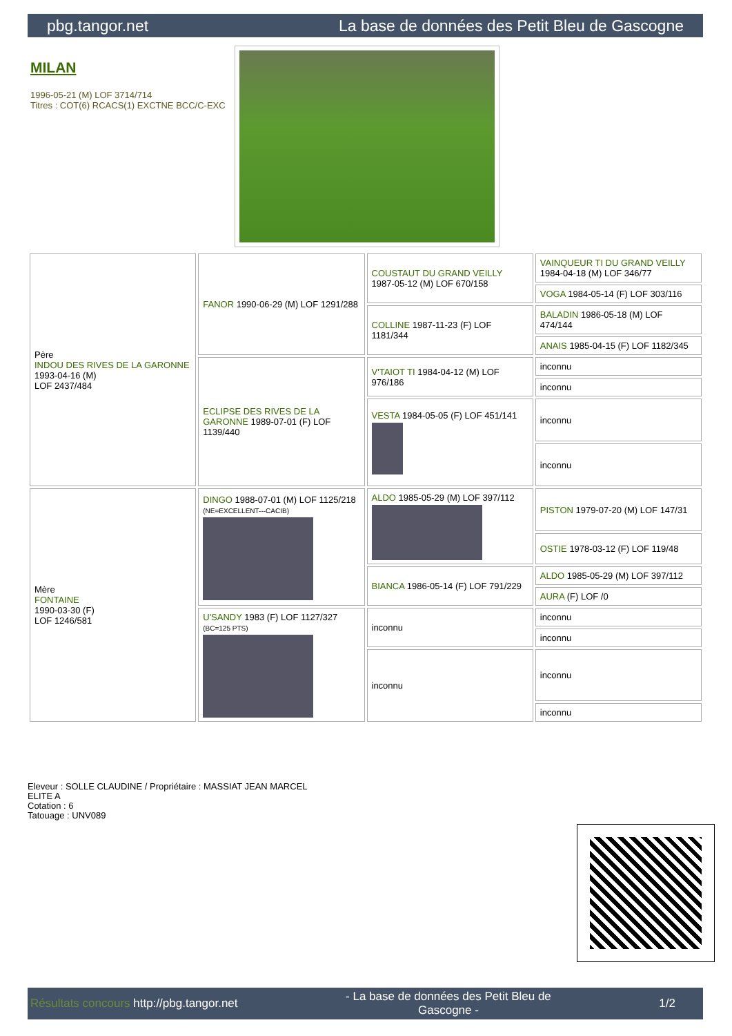pbg.tangor.net La base de données des Petit Bleu de Gascogne
MILAN
1996-05-21 (M) LOF 3714/714
Titres : COT(6) RCACS(1) EXCTNE BCC/C-EXC
| Père INDOU DES RIVES DE LA GARONNE 1993-04-16 (M) LOF 2437/484 | FANOR 1990-06-29 (M) LOF 1291/288 | COUSTAUT DU GRAND VEILLY 1987-05-12 (M) LOF 670/158 | VAINQUEUR TI DU GRAND VEILLY 1984-04-18 (M) LOF 346/77 |
| | | | VOGA 1984-05-14 (F) LOF 303/116 |
| | | COLLINE 1987-11-23 (F) LOF 1181/344 | BALADIN 1986-05-18 (M) LOF 474/144 |
| | | | ANAIS 1985-04-15 (F) LOF 1182/345 |
| | ECLIPSE DES RIVES DE LA GARONNE 1989-07-01 (F) LOF 1139/440 | V'TAIOT TI 1984-04-12 (M) LOF 976/186 | inconnu |
| | | | inconnu |
| | | VESTA 1984-05-05 (F) LOF 451/141 | inconnu |
| | | | inconnu |
| Mère FONTAINE 1990-03-30 (F) LOF 1246/581 | DINGO 1988-07-01 (M) LOF 1125/218 (NE=EXCELLENT---CACIB) | ALDO 1985-05-29 (M) LOF 397/112 | PISTON 1979-07-20 (M) LOF 147/31 |
| | | | OSTIE 1978-03-12 (F) LOF 119/48 |
| | | BIANCA 1986-05-14 (F) LOF 791/229 | ALDO 1985-05-29 (M) LOF 397/112 |
| | | | AURA (F) LOF /0 |
| | U'SANDY 1983 (F) LOF 1127/327 (BC=125 PTS) | inconnu | inconnu |
| | | | inconnu |
| | | inconnu | inconnu |
| | | | inconnu |
Eleveur : SOLLE CLAUDINE / Propriétaire : MASSIAT JEAN MARCEL
ELITE A
Cotation : 6
Tatouage : UNV089
Résultats concours http://pbg.tangor.net - La base de données des Petit Bleu de
Gascogne - 1/2